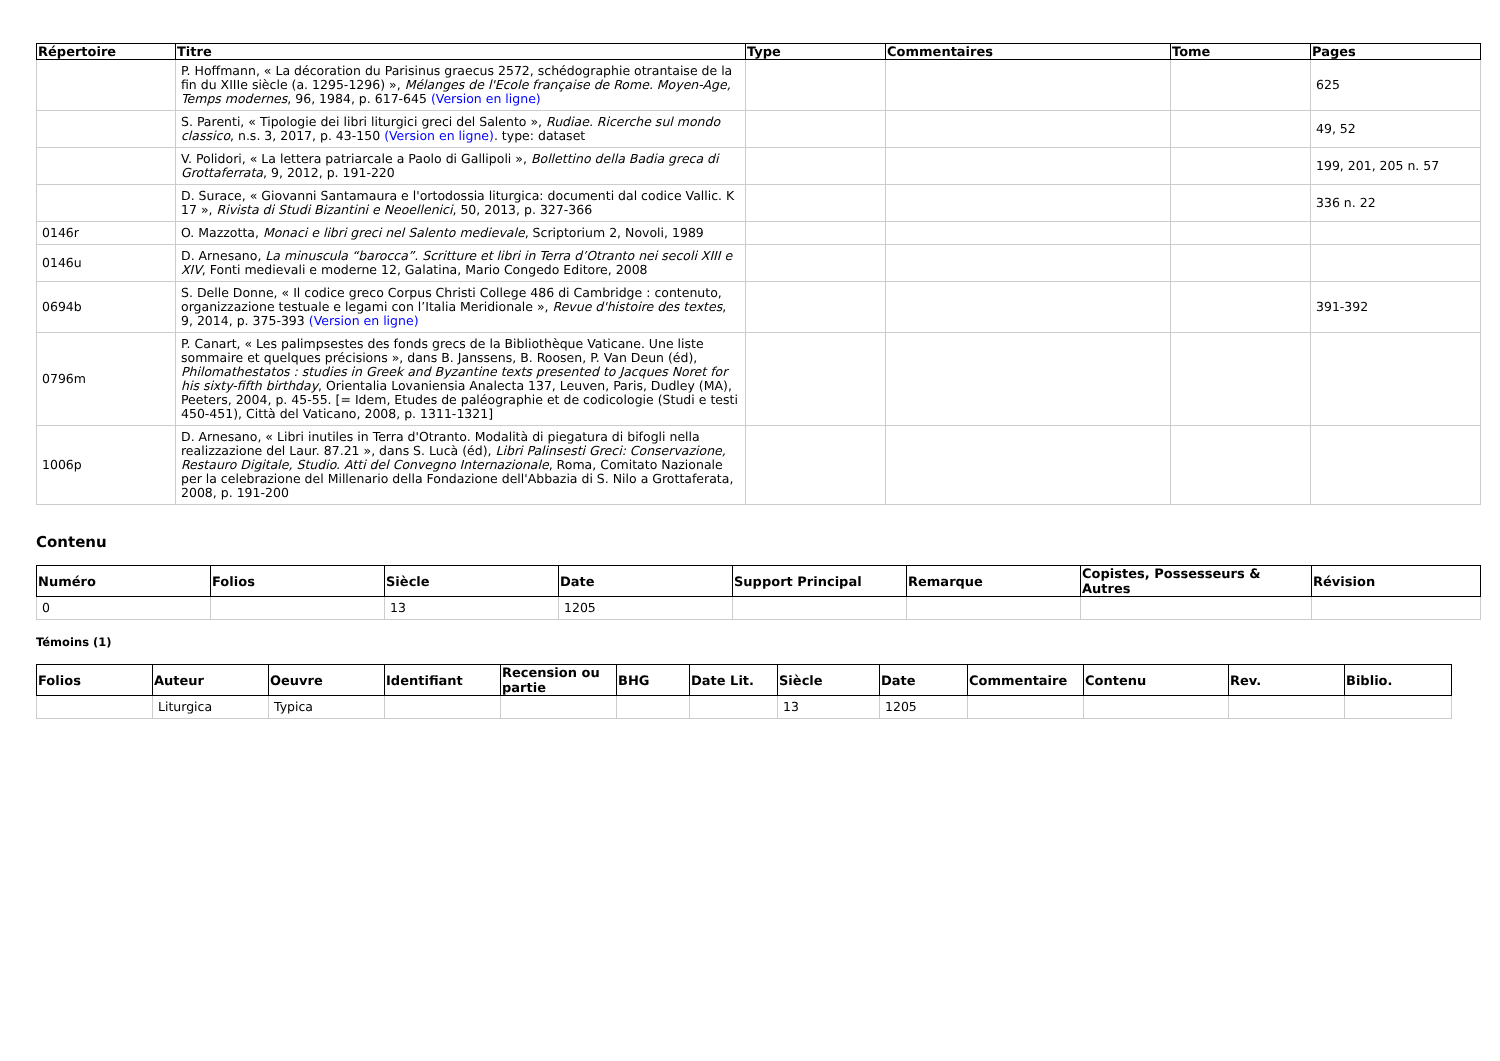| Répertoire | Titre | Type | Commentaires | Tome | Pages |
| --- | --- | --- | --- | --- | --- |
| | P. Hoffmann, « La décoration du Parisinus graecus 2572, schédographie otrantaise de la fin du XIIIe siècle (a. 1295-1296) », Mélanges de l'Ecole française de Rome. Moyen-Age, Temps modernes , 96, 1984, p. 617-645 (Version en ligne) | | | | 625 |
| | S. Parenti, « Tipologie dei libri liturgici greci del Salento », Rudiae. Ricerche sul mondo classico , n.s. 3, 2017, p. 43-150 (Version en ligne) . type: dataset | | | | 49, 52 |
| | V. Polidori, « La lettera patriarcale a Paolo di Gallipoli », Bollettino della Badia greca di Grottaferrata , 9, 2012, p. 191-220 | | | | 199, 201, 205 n. 57 |
| | D. Surace, « Giovanni Santamaura e l'ortodossia liturgica: documenti dal codice Vallic. K 17 », Rivista di Studi Bizantini e Neoellenici , 50, 2013, p. 327-366 | | | | 336 n. 22 |
| 0146r | O. Mazzotta, Monaci e libri greci nel Salento medievale , Scriptorium 2, Novoli, 1989 | | | | |
| 0146u | D. Arnesano, La minuscula “barocca”. Scritture et libri in Terra d’Otranto nei secoli XIII e XIV , Fonti medievali e moderne 12, Galatina, Mario Congedo Editore, 2008 | | | | |
| 0694b | S. Delle Donne, « Il codice greco Corpus Christi College 486 di Cambridge : contenuto, organizzazione testuale e legami con l’Italia Meridionale », Revue d'histoire des textes , 9, 2014, p. 375-393 (Version en ligne) | | | | 391-392 |
| 0796m | P. Canart, « Les palimpsestes des fonds grecs de la Bibliothèque Vaticane. Une liste sommaire et quelques précisions », dans B. Janssens, B. Roosen, P. Van Deun (éd), Philomathestatos : studies in Greek and Byzantine texts presented to Jacques Noret for his sixty-fifth birthday , Orientalia Lovaniensia Analecta 137, Leuven, Paris, Dudley (MA), Peeters, 2004, p. 45-55. [= Idem, Etudes de paléographie et de codicologie (Studi e testi 450-451), Città del Vaticano, 2008, p. 1311-1321] | | | | |
| 1006p | D. Arnesano, « Libri inutiles in Terra d'Otranto. Modalità di piegatura di bifogli nella realizzazione del Laur. 87.21 », dans S. Lucà (éd), Libri Palinsesti Greci: Conservazione, Restauro Digitale, Studio. Atti del Convegno Internazionale , Roma, Comitato Nazionale per la celebrazione del Millenario della Fondazione dell'Abbazia di S. Nilo a Grottaferata, 2008, p. 191-200 | | | | |
Contenu
| Numéro | Folios | Siècle | Date | Support Principal | Remarque | Copistes, Possesseurs & Autres | Révision |
| --- | --- | --- | --- | --- | --- | --- | --- |
| 0 | | 13 | 1205 | | | | |
Témoins (1)
| Folios | Auteur | Oeuvre | Identifiant | Recension ou partie | BHG | Date Lit. | Siècle | Date | Commentaire | Contenu | Rev. | Biblio. |
| --- | --- | --- | --- | --- | --- | --- | --- | --- | --- | --- | --- | --- |
| | Liturgica | Typica | | | | | 13 | 1205 | | | | |